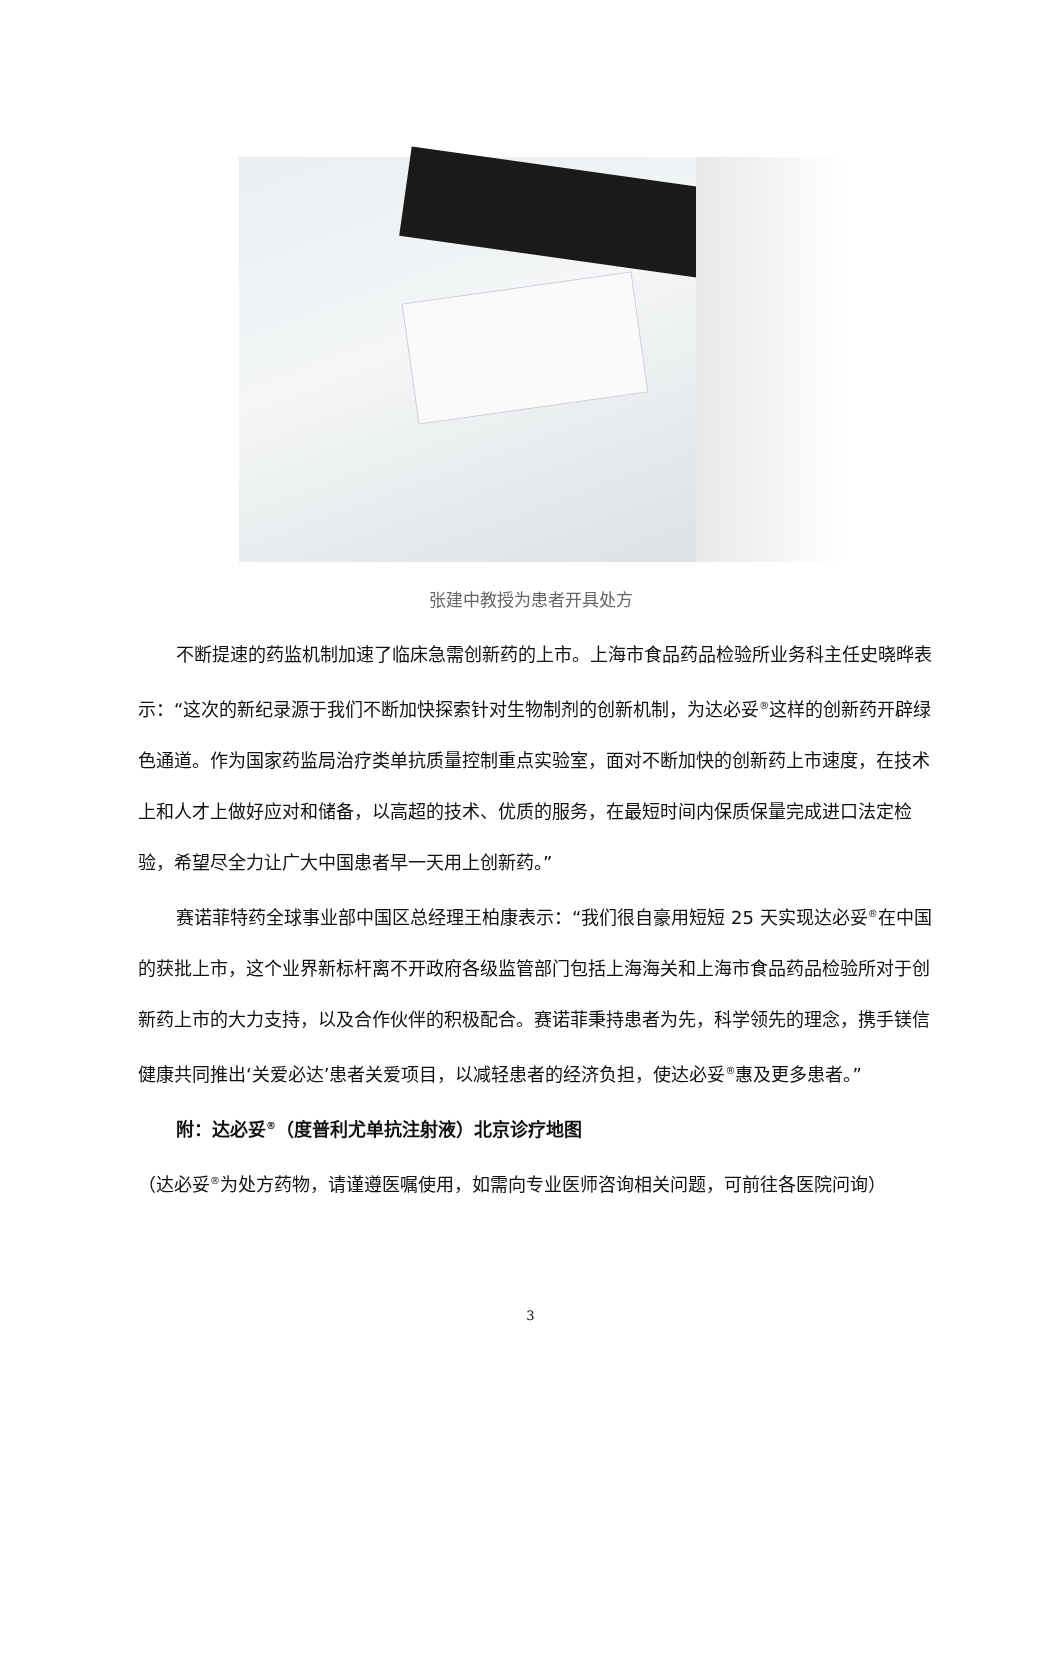张建中教授为患者开具处方
不断提速的药监机制加速了临床急需创新药的上市。上海市食品药品检验所业务科主任史晓晔表示：“这次的新纪录源于我们不断加快探索针对生物制剂的创新机制，为达必妥<sup>®</sup>这样的创新药开辟绿色通道。作为国家药监局治疗类单抗质量控制重点实验室，面对不断加快的创新药上市速度，在技术上和人才上做好应对和储备，以高超的技术、优质的服务，在最短时间内保质保量完成进口法定检验，希望尽全力让广大中国患者早一天用上创新药。”
赛诺菲特药全球事业部中国区总经理王柏康表示：“我们很自豪用短短 25 天实现达必妥<sup>®</sup>在中国的获批上市，这个业界新标杆离不开政府各级监管部门包括上海海关和上海市食品药品检验所对于创新药上市的大力支持，以及合作伙伴的积极配合。赛诺菲秉持患者为先，科学领先的理念，携手镁信健康共同推出‘关爱必达’患者关爱项目，以减轻患者的经济负担，使达必妥<sup>®</sup>惠及更多患者。”
附：达必妥<sup>®</sup>（度普利尤单抗注射液）北京诊疗地图
（达必妥<sup>®</sup>为处方药物，请谨遵医嘱使用，如需向专业医师咨询相关问题，可前往各医院问询）
3